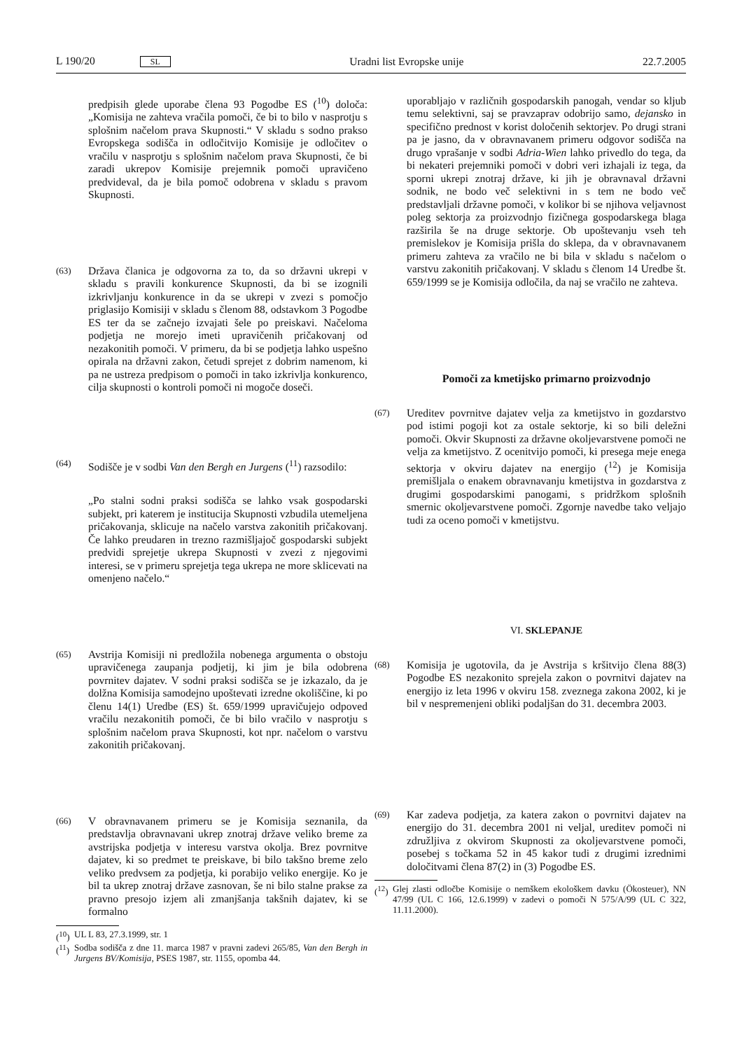L 190/20 SL Uradni list Evropske unije 22.7.2005
predpisih glede uporabe člena 93 Pogodbe ES (<sup>10</sup>) določa: „Komisija ne zahteva vračila pomoči, če bi to bilo v nasprotju s splošnim načelom prava Skupnosti.“ V skladu s sodno prakso Evropskega sodišča in odločitvijo Komisije je odločitev o vračilu v nasprotju s splošnim načelom prava Skupnosti, če bi zaradi ukrepov Komisije prejemnik pomoči upravičeno predvideval, da je bila pomoč odobrena v skladu s pravom Skupnosti.
(63) Država članica je odgovorna za to, da so državni ukrepi v skladu s pravili konkurence Skupnosti, da bi se izognili izkrivljanju konkurence in da se ukrepi v zvezi s pomočjo priglasijo Komisiji v skladu s členom 88, odstavkom 3 Pogodbe ES ter da se začnejo izvajati šele po preiskavi. Načeloma podjetja ne morejo imeti upravičenih pričakovanj od nezakonitih pomoči. V primeru, da bi se podjetja lahko uspešno opirala na državni zakon, četudi sprejet z dobrim namenom, ki pa ne ustreza predpisom o pomoči in tako izkrivlja konkurenco, cilja skupnosti o kontroli pomoči ni mogoče doseči.
(64) Sodišče je v sodbi Van den Bergh en Jurgens (<sup>11</sup>) razsodilo:
„Po stalni sodni praksi sodišča se lahko vsak gospodarski subjekt, pri katerem je institucija Skupnosti vzbudila utemeljena pričakovanja, sklicuje na načelo varstva zakonitih pričakovanj. Če lahko preudaren in trezno razmišljajoč gospodarski subjekt predvidi sprejetje ukrepa Skupnosti v zvezi z njegovimi interesi, se v primeru sprejetja tega ukrepa ne more sklicevati na omenjeno načelo.“
(65) Avstrija Komisiji ni predložila nobenega argumenta o obstoju upravičenega zaupanja podjetij, ki jim je bila odobrena povrnitev dajatev. V sodni praksi sodišča se je izkazalo, da je dolžna Komisija samodejno upoštevati izredne okoliščine, ki po členu 14(1) Uredbe (ES) št. 659/1999 upravičujejo odpoved vračilu nezakonitih pomoči, če bi bilo vračilo v nasprotju s splošnim načelom prava Skupnosti, kot npr. načelom o varstvu zakonitih pričakovanj.
(66) V obravnavanem primeru se je Komisija seznanila, da predstavlja obravnavani ukrep znotraj države veliko breme za avstrijska podjetja v interesu varstva okolja. Brez povrnitve dajatev, ki so predmet te preiskave, bi bilo takšno breme zelo veliko predvsem za podjetja, ki porabijo veliko energije. Ko je bil ta ukrep znotraj države zasnovan, še ni bilo stalne prakse za pravno presojo izjem ali zmanjšanja takšnih dajatev, ki se formalno
(<sup>10</sup>) UL L 83, 27.3.1999, str. 1
(<sup>11</sup>) Sodba sodišča z dne 11. marca 1987 v pravni zadevi 265/85, Van den Bergh in Jurgens BV/Komisija, PSES 1987, str. 1155, opomba 44.
uporabljajo v različnih gospodarskih panogah, vendar so kljub temu selektivni, saj se pravzaprav odobrijo samo, dejansko in specifično prednost v korist določenih sektorjev. Po drugi strani pa je jasno, da v obravnavanem primeru odgovor sodišča na drugo vprašanje v sodbi Adria-Wien lahko privedlo do tega, da bi nekateri prejemniki pomoči v dobri veri izhajali iz tega, da sporni ukrepi znotraj države, ki jih je obravnaval državni sodnik, ne bodo več selektivni in s tem ne bodo več predstavljali državne pomoči, v kolikor bi se njihova veljavnost poleg sektorja za proizvodnjo fizičnega gospodarskega blaga razširila še na druge sektorje. Ob upoštevanju vseh teh premislekov je Komisija prišla do sklepa, da v obravnavanem primeru zahteva za vračilo ne bi bila v skladu s načelom o varstvu zakonitih pričakovanj. V skladu s členom 14 Uredbe št. 659/1999 se je Komisija odločila, da naj se vračilo ne zahteva.
Pomoči za kmetijsko primarno proizvodnjo
(67) Ureditev povrnitve dajatev velja za kmetijstvo in gozdarstvo pod istimi pogoji kot za ostale sektorje, ki so bili deležni pomoči. Okvir Skupnosti za državne okoljevarstvene pomoči ne velja za kmetijstvo. Z ocenitvijo pomoči, ki presega meje enega sektorja v okviru dajatev na energijo (<sup>12</sup>) je Komisija premišljala o enakem obravnavanju kmetijstva in gozdarstva z drugimi gospodarskimi panogami, s pridržkom splošnih smernic okoljevarstvene pomoči. Zgornje navedbe tako veljajo tudi za oceno pomoči v kmetijstvu.
VI. SKLEPANJE
(68) Komisija je ugotovila, da je Avstrija s kršitvijo člena 88(3) Pogodbe ES nezakonito sprejela zakon o povrnitvi dajatev na energijo iz leta 1996 v okviru 158. zveznega zakona 2002, ki je bil v nespremenjeni obliki podaljšan do 31. decembra 2003.
(69) Kar zadeva podjetja, za katera zakon o povrnitvi dajatev na energijo do 31. decembra 2001 ni veljal, ureditev pomoči ni združljiva z okvirom Skupnosti za okoljevarstvene pomoči, posebej s točkama 52 in 45 kakor tudi z drugimi izrednimi določitvami člena 87(2) in (3) Pogodbe ES.
(<sup>12</sup>) Glej zlasti odločbe Komisije o nemškem ekološkem davku (Ökosteuer), NN 47/99 (UL C 166, 12.6.1999) v zadevi o pomoči N 575/A/99 (UL C 322, 11.11.2000).